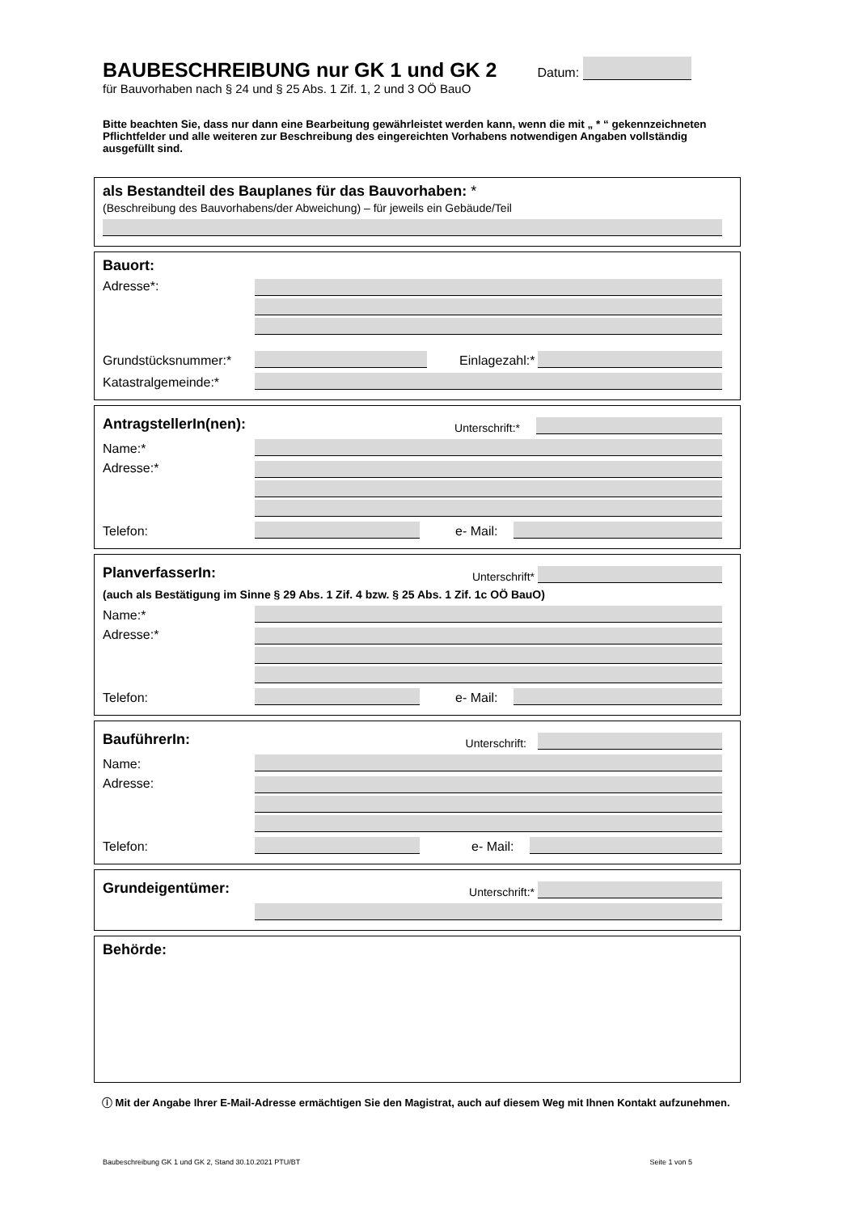BAUBESCHREIBUNG nur GK 1 und GK 2
Datum:
für Bauvorhaben nach § 24 und § 25 Abs. 1 Zif. 1, 2 und 3 OÖ BauO
Bitte beachten Sie, dass nur dann eine Bearbeitung gewährleistet werden kann, wenn die mit „ * “ gekennzeichneten Pflichtfelder und alle weiteren zur Beschreibung des eingereichten Vorhabens notwendigen Angaben vollständig ausgefüllt sind.
als Bestandteil des Bauplanes für das Bauvorhaben: *
(Beschreibung des Bauvorhabens/der Abweichung) – für jeweils ein Gebäude/Teil
Bauort:
Adresse*:
Grundstücksnummer:* Einlagezahl:*
Katastralgemeinde:*
AntragstellerIn(nen):
Unterschrift:*
Name:*
Adresse:*
Telefon: e- Mail:
PlanverfasserIn:
Unterschrift*
(auch als Bestätigung im Sinne § 29 Abs. 1 Zif. 4 bzw. § 25 Abs. 1 Zif. 1c OÖ BauO)
Name:*
Adresse:*
Telefon: e- Mail:
BauführerIn:
Unterschrift:
Name:
Adresse:
Telefon: e- Mail:
Grundeigentümer:
Unterschrift:*
Behörde:
ⓘ Mit der Angabe Ihrer E-Mail-Adresse ermächtigen Sie den Magistrat, auch auf diesem Weg mit Ihnen Kontakt aufzunehmen.
Baubeschreibung GK 1 und GK 2, Stand 30.10.2021 PTU/BT Seite 1 von 5